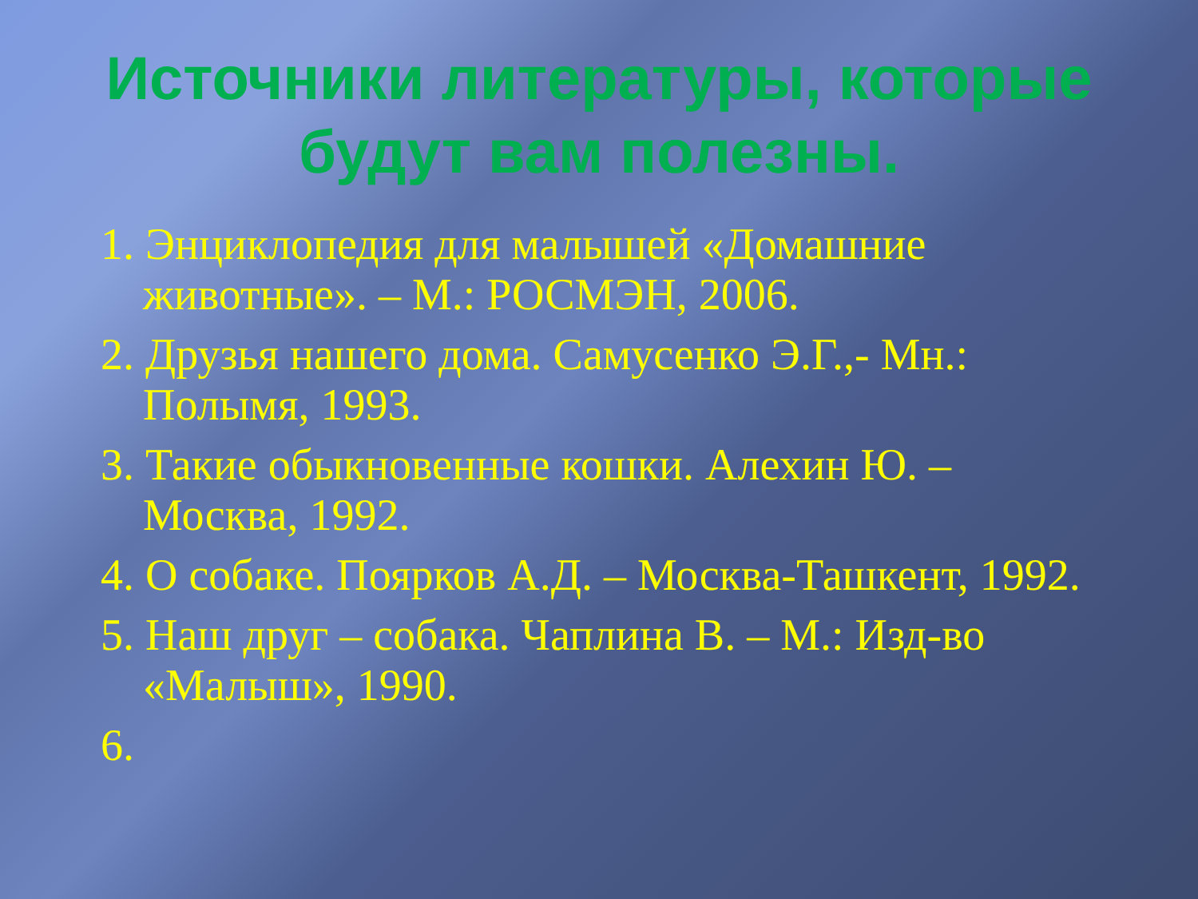Источники литературы, которые будут вам полезны.
1. Энциклопедия для малышей «Домашние животные». – М.: РОСМЭН, 2006.
2. Друзья нашего дома. Самусенко Э.Г.,- Мн.: Полымя, 1993.
3. Такие обыкновенные кошки. Алехин Ю. – Москва, 1992.
4. О собаке. Поярков А.Д. – Москва-Ташкент, 1992.
5. Наш друг – собака. Чаплина В. – М.: Изд-во «Малыш», 1990.
6.